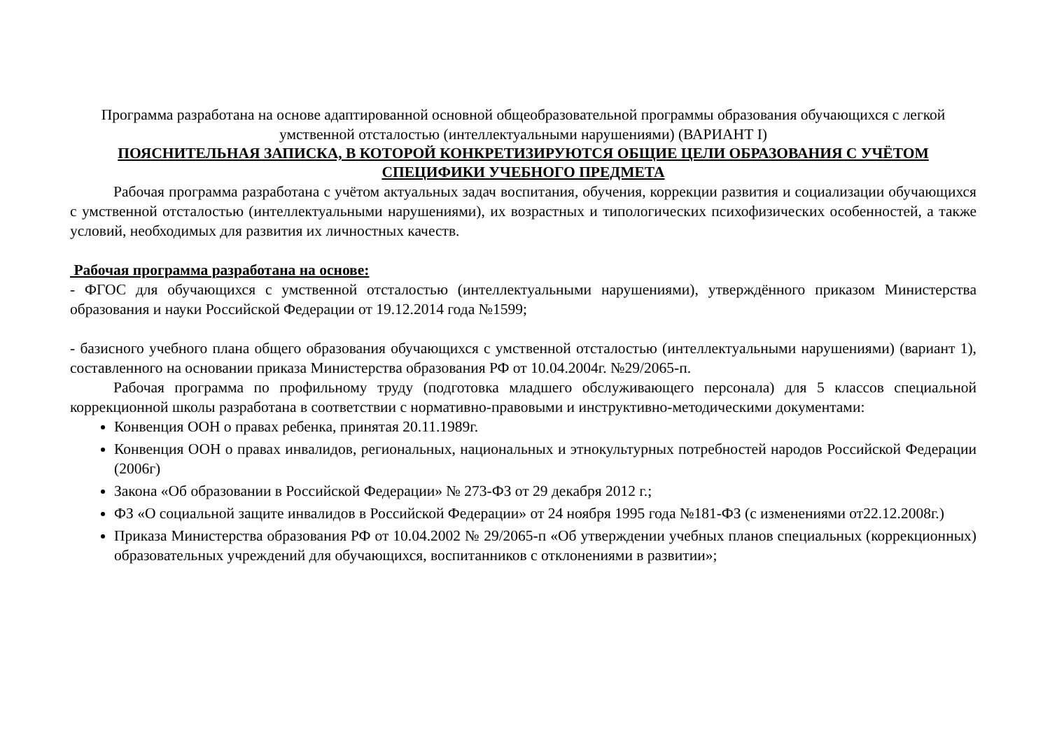Программа разработана на основе адаптированной основной общеобразовательной программы образования обучающихся с легкой умственной отсталостью (интеллектуальными нарушениями) (ВАРИАНТ I)
ПОЯСНИТЕЛЬНАЯ ЗАПИСКА, В КОТОРОЙ КОНКРЕТИЗИРУЮТСЯ ОБЩИЕ ЦЕЛИ ОБРАЗОВАНИЯ С УЧЁТОМ СПЕЦИФИКИ УЧЕБНОГО ПРЕДМЕТА
Рабочая программа разработана с учётом актуальных задач воспитания, обучения, коррекции развития и социализации обучающихся с умственной отсталостью (интеллектуальными нарушениями), их возрастных и типологических психофизических особенностей, а также условий, необходимых для развития их личностных качеств.
Рабочая программа разработана на основе:
- ФГОС для обучающихся с умственной отсталостью (интеллектуальными нарушениями), утверждённого приказом Министерства образования и науки Российской Федерации от 19.12.2014 года №1599;
- базисного учебного плана общего образования обучающихся с умственной отсталостью (интеллектуальными нарушениями) (вариант 1), составленного на основании приказа Министерства образования РФ от 10.04.2004г. №29/2065-п.
Рабочая программа по профильному труду (подготовка младшего обслуживающего персонала) для 5 классов специальной коррекционной школы разработана в соответствии с нормативно-правовыми и инструктивно-методическими документами:
Конвенция ООН о правах ребенка, принятая 20.11.1989г.
Конвенция ООН о правах инвалидов, региональных, национальных и этнокультурных потребностей народов Российской Федерации (2006г)
Закона «Об образовании в Российской Федерации» № 273-ФЗ от 29 декабря 2012 г.;
ФЗ «О социальной защите инвалидов в Российской Федерации» от 24 ноября 1995 года №181-ФЗ (с изменениями от22.12.2008г.)
Приказа Министерства образования РФ от 10.04.2002 № 29/2065-п «Об утверждении учебных планов специальных (коррекционных) образовательных учреждений для обучающихся, воспитанников с отклонениями в развитии»;